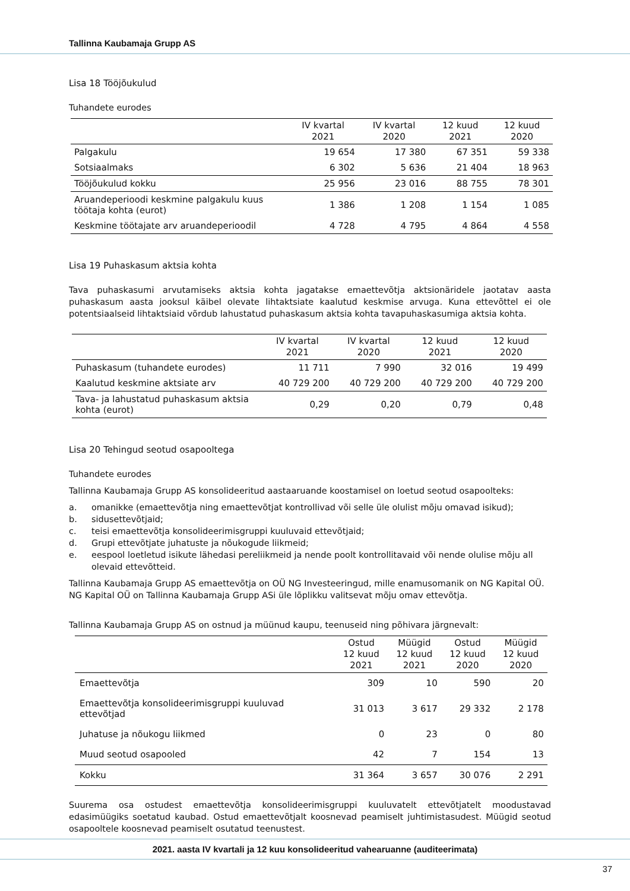Tallinna Kaubamaja Grupp AS
Lisa 18 Tööjõukulud
Tuhandete eurodes
| | IV kvartal 2021 | IV kvartal 2020 | 12 kuud 2021 | 12 kuud 2020 |
| --- | --- | --- | --- | --- |
| Palgakulu | 19 654 | 17 380 | 67 351 | 59 338 |
| Sotsiaalmaks | 6 302 | 5 636 | 21 404 | 18 963 |
| Tööjõukulud kokku | 25 956 | 23 016 | 88 755 | 78 301 |
| Aruandeperioodi keskmine palgakulu kuus töötaja kohta (eurot) | 1 386 | 1 208 | 1 154 | 1 085 |
| Keskmine töötajate arv aruandeperioodil | 4 728 | 4 795 | 4 864 | 4 558 |
Lisa 19 Puhaskasum aktsia kohta
Tava puhaskasumi arvutamiseks aktsia kohta jagatakse emaettevõtja aktsionäridele jaotatav aasta puhaskasum aasta jooksul käibel olevate lihtaktsiate kaalutud keskmise arvuga. Kuna ettevõttel ei ole potentsiaalseid lihtaktsiaid võrdub lahustatud puhaskasum aktsia kohta tavapuhaskasumiga aktsia kohta.
| | IV kvartal 2021 | IV kvartal 2020 | 12 kuud 2021 | 12 kuud 2020 |
| --- | --- | --- | --- | --- |
| Puhaskasum (tuhandete eurodes) | 11 711 | 7 990 | 32 016 | 19 499 |
| Kaalutud keskmine aktsiate arv | 40 729 200 | 40 729 200 | 40 729 200 | 40 729 200 |
| Tava- ja lahustatud puhaskasum aktsia kohta (eurot) | 0,29 | 0,20 | 0,79 | 0,48 |
Lisa 20 Tehingud seotud osapooltega
Tuhandete eurodes
Tallinna Kaubamaja Grupp AS konsolideeritud aastaaruande koostamisel on loetud seotud osapoolteks:
a. omanikke (emaettevõtja ning emaettevõtjat kontrollivad või selle üle olulist mõju omavad isikud);
b. sidusettevõtjaid;
c. teisi emaettevõtja konsolideerimisgruppi kuuluvaid ettevõtjaid;
d. Grupi ettevõtjate juhatuste ja nõukogude liikmeid;
e. eespool loetletud isikute lähedasi pereliikmeid ja nende poolt kontrollitavaid või nende olulise mõju all olevaid ettevõtteid.
Tallinna Kaubamaja Grupp AS emaettevõtja on OÜ NG Investeeringud, mille enamusomanik on NG Kapital OÜ. NG Kapital OÜ on Tallinna Kaubamaja Grupp ASi üle lõplikku valitsevat mõju omav ettevõtja.
Tallinna Kaubamaja Grupp AS on ostnud ja müünud kaupu, teenuseid ning põhivara järgnevalt:
| | Ostud 12 kuud 2021 | Müügid 12 kuud 2021 | Ostud 12 kuud 2020 | Müügid 12 kuud 2020 |
| --- | --- | --- | --- | --- |
| Emaettevõtja | 309 | 10 | 590 | 20 |
| Emaettevõtja konsolideerimisgruppi kuuluvad ettevõtjad | 31 013 | 3 617 | 29 332 | 2 178 |
| Juhatuse ja nõukogu liikmed | 0 | 23 | 0 | 80 |
| Muud seotud osapooled | 42 | 7 | 154 | 13 |
| Kokku | 31 364 | 3 657 | 30 076 | 2 291 |
Suurema osa ostudest emaettevõtja konsolideerimisgruppi kuuluvatelt ettevõtjatelt moodustavad edasimüügiks soetatud kaubad. Ostud emaettevõtjalt koosnevad peamiselt juhtimistasudest. Müügid seotud osapooltele koosnevad peamiselt osutatud teenustest.
2021. aasta IV kvartali ja 12 kuu konsolideeritud vahearuanne (auditeerimata)
37